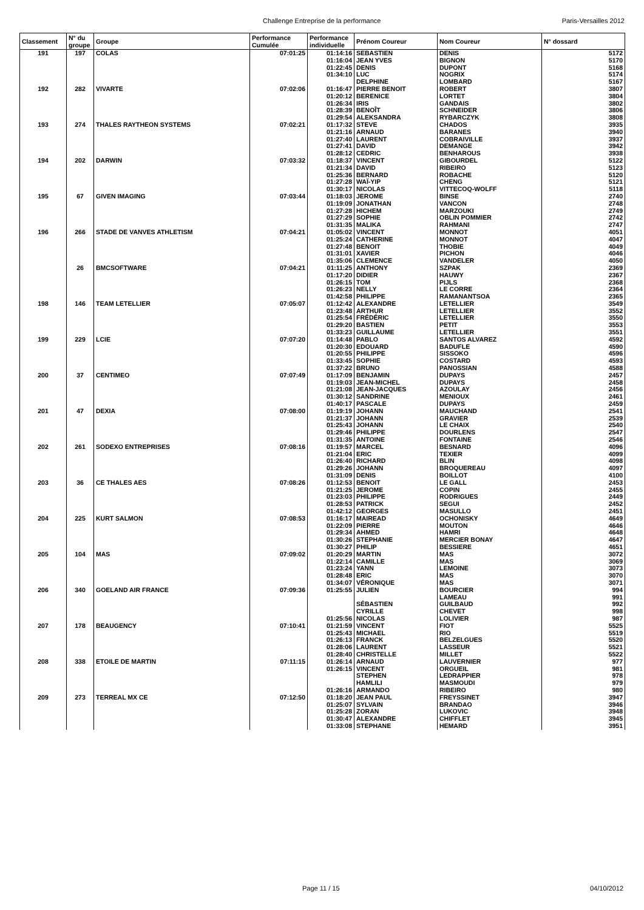Challenge Entreprise de la performance Paris-Versailles 2012
| Classement | N° du groupe | Groupe | Performance Cumulée | Performance individuelle | Prénom Coureur | Nom Coureur | N° dossard |
| --- | --- | --- | --- | --- | --- | --- | --- |
| 191 | 197 | COLAS | 07:01:25 | 01:14:16 | SEBASTIEN | DENIS | 5172 |
| | | | | 01:16:04 | JEAN YVES | BIGNON | 5170 |
| | | | | 01:22:45 | DENIS | DUPONT | 5168 |
| | | | | 01:34:10 | LUC | NOGRIX | 5174 |
| | | | | | DELPHINE | LOMBARD | 5167 |
| 192 | 282 | VIVARTE | 07:02:06 | 01:16:47 | PIERRE BENOIT | ROBERT | 3807 |
| | | | | 01:20:12 | BERENICE | LORTET | 3804 |
| | | | | 01:26:34 | IRIS | GANDAIS | 3802 |
| | | | | 01:28:39 | BENOÎT | SCHNEIDER | 3806 |
| | | | | 01:29:54 | ALEKSANDRA | RYBARCZYK | 3808 |
| 193 | 274 | THALES RAYTHEON SYSTEMS | 07:02:21 | 01:17:32 | STEVE | CHADOS | 3935 |
| | | | | 01:21:16 | ARNAUD | BARANES | 3940 |
| | | | | 01:27:40 | LAURENT | COBRAIVILLE | 3937 |
| | | | | 01:27:41 | DAVID | DEMANGE | 3942 |
| | | | | 01:28:12 | CEDRIC | BENHAROUS | 3938 |
| 194 | 202 | DARWIN | 07:03:32 | 01:18:37 | VINCENT | GIBOURDEL | 5122 |
| | | | | 01:21:34 | DAVID | RIBEIRO | 5123 |
| | | | | 01:25:36 | BERNARD | ROBACHE | 5120 |
| | | | | 01:27:28 | WAÏ-YIP | CHENG | 5121 |
| | | | | 01:30:17 | NICOLAS | VITTECOQ-WOLFF | 5118 |
| 195 | 67 | GIVEN IMAGING | 07:03:44 | 01:18:03 | JEROME | BINSE | 2740 |
| | | | | 01:19:09 | JONATHAN | VANCON | 2748 |
| | | | | 01:27:28 | HICHEM | MARZOUKI | 2749 |
| | | | | 01:27:29 | SOPHIE | OBLIN POMMIER | 2742 |
| | | | | 01:31:35 | MALIKA | RAHMANI | 2747 |
| 196 | 266 | STADE DE VANVES ATHLETISM | 07:04:21 | 01:05:02 | VINCENT | MONNOT | 4051 |
| | | | | 01:25:24 | CATHERINE | MONNOT | 4047 |
| | | | | 01:27:48 | BENOIT | THOBIE | 4049 |
| | | | | 01:31:01 | XAVIER | PICHON | 4046 |
| | | | | 01:35:06 | CLEMENCE | VANDELER | 4050 |
| | 26 | BMCSOFTWARE | 07:04:21 | 01:11:25 | ANTHONY | SZPAK | 2369 |
| | | | | 01:17:20 | DIDIER | HAUWY | 2367 |
| | | | | 01:26:15 | TOM | PIJLS | 2368 |
| | | | | 01:26:23 | NELLY | LE CORRE | 2364 |
| | | | | 01:42:58 | PHILIPPE | RAMANANTSOA | 2365 |
| 198 | 146 | TEAM LETELLIER | 07:05:07 | 01:12:42 | ALEXANDRE | LETELLIER | 3549 |
| | | | | 01:23:48 | ARTHUR | LETELLIER | 3552 |
| | | | | 01:25:54 | FRÉDÉRIC | LETELLIER | 3550 |
| | | | | 01:29:20 | BASTIEN | PETIT | 3553 |
| | | | | 01:33:23 | GUILLAUME | LETELLIER | 3551 |
| 199 | 229 | LCIE | 07:07:20 | 01:14:48 | PABLO | SANTOS ALVAREZ | 4592 |
| | | | | 01:20:30 | EDOUARD | BADUFLE | 4590 |
| | | | | 01:20:55 | PHILIPPE | SISSOKO | 4596 |
| | | | | 01:33:45 | SOPHIE | COSTARD | 4593 |
| | | | | 01:37:22 | BRUNO | PANOSSIAN | 4588 |
| 200 | 37 | CENTIMEO | 07:07:49 | 01:17:09 | BENJAMIN | DUPAYS | 2457 |
| | | | | 01:19:03 | JEAN-MICHEL | DUPAYS | 2458 |
| | | | | 01:21:08 | JEAN-JACQUES | AZOULAY | 2456 |
| | | | | 01:30:12 | SANDRINE | MENIOUX | 2461 |
| | | | | 01:40:17 | PASCALE | DUPAYS | 2459 |
| 201 | 47 | DEXIA | 07:08:00 | 01:19:19 | JOHANN | MAUCHAND | 2541 |
| | | | | 01:21:37 | JOHANN | GRAVIER | 2539 |
| | | | | 01:25:43 | JOHANN | LE CHAIX | 2540 |
| | | | | 01:29:46 | PHILIPPE | DOURLENS | 2547 |
| | | | | 01:31:35 | ANTOINE | FONTAINE | 2546 |
| 202 | 261 | SODEXO ENTREPRISES | 07:08:16 | 01:19:57 | MARCEL | BESNARD | 4096 |
| | | | | 01:21:04 | ERIC | TEXIER | 4099 |
| | | | | 01:26:40 | RICHARD | BLIN | 4098 |
| | | | | 01:29:26 | JOHANN | BROQUEREAU | 4097 |
| | | | | 01:31:09 | DENIS | BOILLOT | 4100 |
| 203 | 36 | CE THALES AES | 07:08:26 | 01:12:53 | BENOIT | LE GALL | 2453 |
| | | | | 01:21:25 | JEROME | COPIN | 2455 |
| | | | | 01:23:03 | PHILIPPE | RODRIGUES | 2449 |
| | | | | 01:28:53 | PATRICK | SEGUI | 2452 |
| | | | | 01:42:12 | GEORGES | MASULLO | 2451 |
| 204 | 225 | KURT SALMON | 07:08:53 | 01:16:17 | MAIREAD | OCHONISKY | 4649 |
| | | | | 01:22:09 | PIERRE | MOUTON | 4646 |
| | | | | 01:29:34 | AHMED | HAMRI | 4648 |
| | | | | 01:30:26 | STEPHANIE | MERCIER BONAY | 4647 |
| | | | | 01:30:27 | PHILIP | BESSIERE | 4651 |
| 205 | 104 | MAS | 07:09:02 | 01:20:29 | MARTIN | MAS | 3072 |
| | | | | 01:22:14 | CAMILLE | MAS | 3069 |
| | | | | 01:23:24 | YANN | LEMOINE | 3073 |
| | | | | 01:28:48 | ERIC | MAS | 3070 |
| | | | | 01:34:07 | VÉRONIQUE | MAS | 3071 |
| 206 | 340 | GOELAND AIR FRANCE | 07:09:36 | 01:25:55 | JULIEN | BOURCIER | 994 |
| | | | | | | LAMEAU | 991 |
| | | | | | SÉBASTIEN | GUILBAUD | 992 |
| | | | | | CYRILLE | CHEVET | 998 |
| | | | | 01:25:56 | NICOLAS | LOLIVIER | 987 |
| 207 | 178 | BEAUGENCY | 07:10:41 | 01:21:59 | VINCENT | FIOT | 5525 |
| | | | | 01:25:43 | MICHAEL | RIO | 5519 |
| | | | | 01:26:13 | FRANCK | BELZELGUES | 5520 |
| | | | | 01:28:06 | LAURENT | LASSEUR | 5521 |
| | | | | 01:28:40 | CHRISTELLE | MILLET | 5522 |
| 208 | 338 | ETOILE DE MARTIN | 07:11:15 | 01:26:14 | ARNAUD | LAUVERNIER | 977 |
| | | | | 01:26:15 | VINCENT | ORGUEIL | 981 |
| | | | | | STEPHEN | LEDRAPPIER | 978 |
| | | | | | HAMLILI | MASMOUDI | 979 |
| | | | | 01:26:16 | ARMANDO | RIBEIRO | 980 |
| 209 | 273 | TERREAL MX CE | 07:12:50 | 01:18:20 | JEAN PAUL | FREYSSINET | 3947 |
| | | | | 01:25:07 | SYLVAIN | BRANDAO | 3946 |
| | | | | 01:25:28 | ZORAN | LUKOVIC | 3948 |
| | | | | 01:30:47 | ALEXANDRE | CHIFFLET | 3945 |
| | | | | 01:33:08 | STEPHANE | HEMARD | 3951 |
Page 11 / 15 04/10/2012